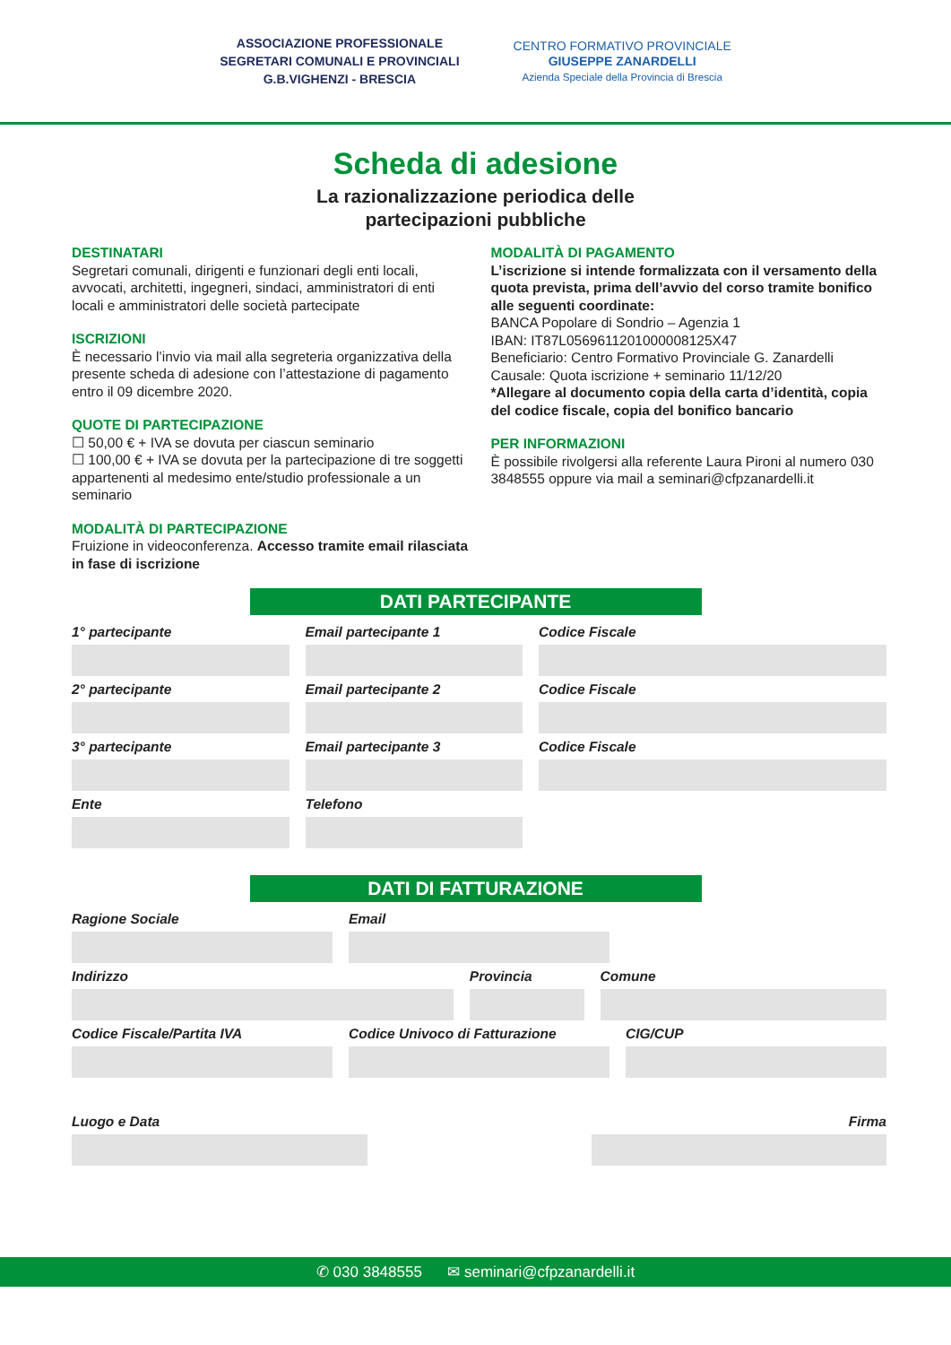ASSOCIAZIONE PROFESSIONALE
SEGRETARI COMUNALI E PROVINCIALI
G.B.VIGHENZI - BRESCIA
CENTRO FORMATIVO PROVINCIALE
GIUSEPPE ZANARDELLI
Azienda Speciale della Provincia di Brescia
Scheda di adesione
La razionalizzazione periodica delle
partecipazioni pubbliche
DESTINATARI
Segretari comunali, dirigenti e funzionari degli enti locali, avvocati, architetti, ingegneri, sindaci, amministratori di enti locali e amministratori delle società partecipate
ISCRIZIONI
È necessario l’invio via mail alla segreteria organizzativa della presente scheda di adesione con l’attestazione di pagamento entro il 09 dicembre 2020.
QUOTE DI PARTECIPAZIONE
☐ 50,00 € + IVA se dovuta per ciascun seminario
☐ 100,00 € + IVA se dovuta per la partecipazione di tre soggetti appartenenti al medesimo ente/studio professionale a un seminario
MODALITÀ DI PARTECIPAZIONE
Fruizione in videoconferenza. Accesso tramite email rilasciata in fase di iscrizione
MODALITÀ DI PAGAMENTO
L’iscrizione si intende formalizzata con il versamento della quota prevista, prima dell’avvio del corso tramite bonifico alle seguenti coordinate:
BANCA Popolare di Sondrio – Agenzia 1
IBAN: IT87L0569611201000008125X47
Beneficiario: Centro Formativo Provinciale G. Zanardelli
Causale: Quota iscrizione + seminario 11/12/20
*Allegare al documento copia della carta d’identità, copia del codice fiscale, copia del bonifico bancario
PER INFORMAZIONI
È possibile rivolgersi alla referente Laura Pironi al numero 030 3848555 oppure via mail a seminari@cfpzanardelli.it
DATI PARTECIPANTE
1° partecipante
Email partecipante 1
Codice Fiscale
2° partecipante
Email partecipante 2
Codice Fiscale
3° partecipante
Email partecipante 3
Codice Fiscale
Ente
Telefono
DATI DI FATTURAZIONE
Ragione Sociale
Email
Indirizzo
Provincia
Comune
Codice Fiscale/Partita IVA
Codice Univoco di Fatturazione
CIG/CUP
Luogo e Data
Firma
✆ 030 3848555 ✉ seminari@cfpzanardelli.it